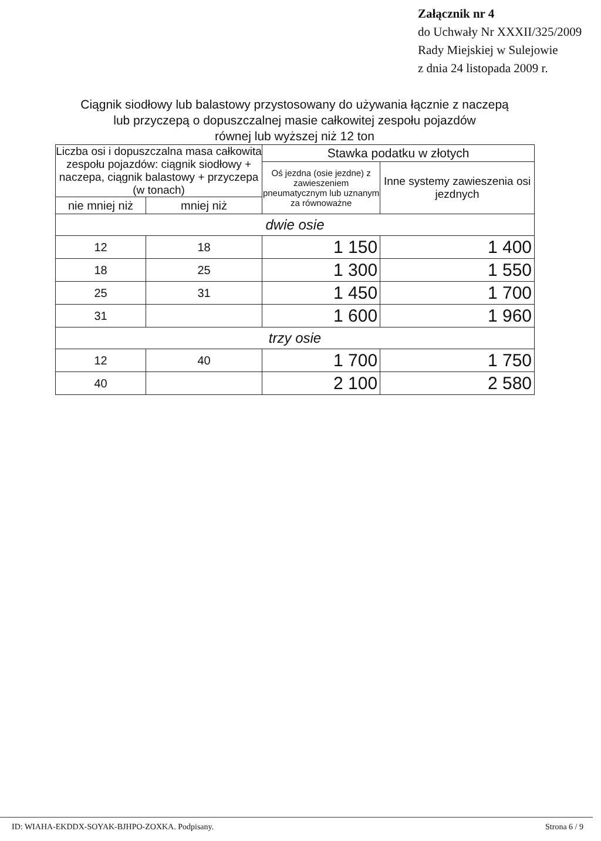Załącznik nr 4
do Uchwały Nr XXXII/325/2009
Rady Miejskiej w Sulejowie
z dnia 24 listopada 2009 r.
Ciągnik siodłowy lub balastowy przystosowany do używania łącznie z naczepą
lub przyczepą o dopuszczalnej masie całkowitej zespołu pojazdów
równej lub wyższej niż 12 ton
| Liczba osi i dopuszczalna masa całkowita zespołu pojazdów: ciągnik siodłowy + naczepa, ciągnik balastowy + przyczepa (w tonach) | | Stawka podatku w złotych | |
| --- | --- | --- | --- |
| | | Oś jezdna (osie jezdne) z zawieszeniem pneumatycznym lub uznanym za równoważne | Inne systemy zawieszenia osi jezdnych |
| nie mniej niż | mniej niż | | |
| dwie osie | | | |
| 12 | 18 | 1 150 | 1 400 |
| 18 | 25 | 1 300 | 1 550 |
| 25 | 31 | 1 450 | 1 700 |
| 31 | | 1 600 | 1 960 |
| trzy osie | | | |
| 12 | 40 | 1 700 | 1 750 |
| 40 | | 2 100 | 2 580 |
ID: WIAHA-EKDDX-SOYAK-BJHPO-ZOXKA. Podpisany. Strona 6 / 9